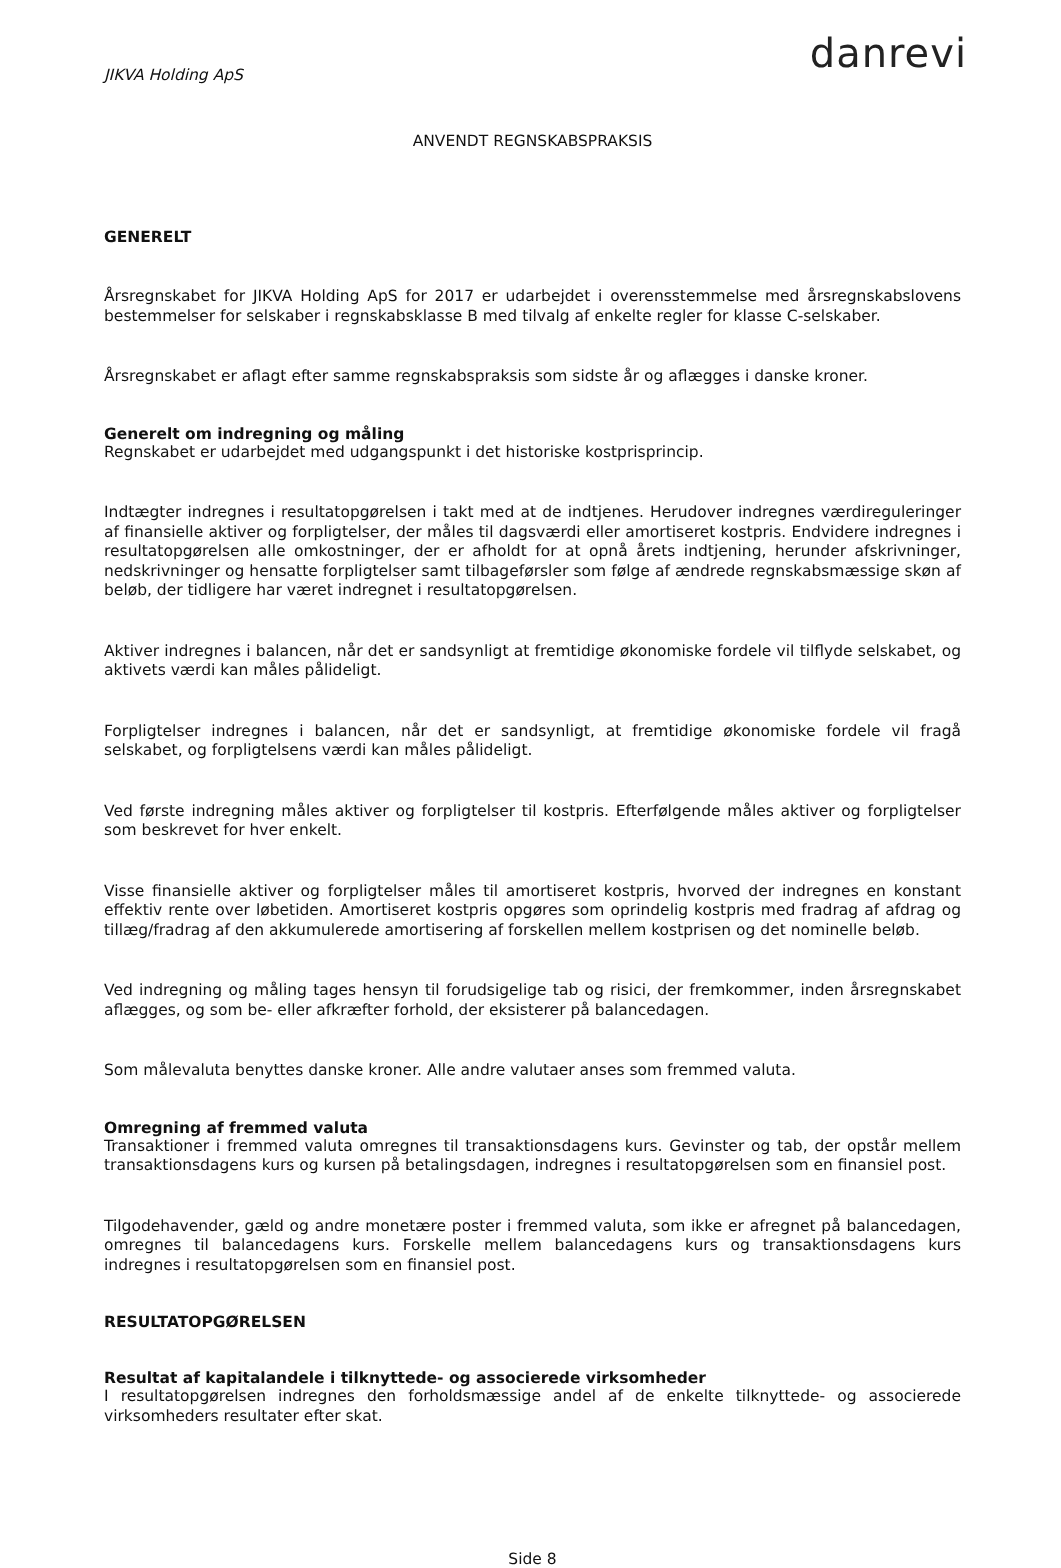JIKVA Holding ApS
danrevi
ANVENDT REGNSKABSPRAKSIS
GENERELT
Årsregnskabet for JIKVA Holding ApS for 2017 er udarbejdet i overensstemmelse med årsregnskabslovens bestemmelser for selskaber i regnskabsklasse B med tilvalg af enkelte regler for klasse C-selskaber.
Årsregnskabet er aflagt efter samme regnskabspraksis som sidste år og aflægges i danske kroner.
Generelt om indregning og måling
Regnskabet er udarbejdet med udgangspunkt i det historiske kostprisprincip.
Indtægter indregnes i resultatopgørelsen i takt med at de indtjenes. Herudover indregnes værdireguleringer af finansielle aktiver og forpligtelser, der måles til dagsværdi eller amortiseret kostpris. Endvidere indregnes i resultatopgørelsen alle omkostninger, der er afholdt for at opnå årets indtjening, herunder afskrivninger, nedskrivninger og hensatte forpligtelser samt tilbageførsler som følge af ændrede regnskabsmæssige skøn af beløb, der tidligere har været indregnet i resultatopgørelsen.
Aktiver indregnes i balancen, når det er sandsynligt at fremtidige økonomiske fordele vil tilflyde selskabet, og aktivets værdi kan måles pålideligt.
Forpligtelser indregnes i balancen, når det er sandsynligt, at fremtidige økonomiske fordele vil fragå selskabet, og forpligtelsens værdi kan måles pålideligt.
Ved første indregning måles aktiver og forpligtelser til kostpris. Efterfølgende måles aktiver og forpligtelser som beskrevet for hver enkelt.
Visse finansielle aktiver og forpligtelser måles til amortiseret kostpris, hvorved der indregnes en konstant effektiv rente over løbetiden. Amortiseret kostpris opgøres som oprindelig kostpris med fradrag af afdrag og tillæg/fradrag af den akkumulerede amortisering af forskellen mellem kostprisen og det nominelle beløb.
Ved indregning og måling tages hensyn til forudsigelige tab og risici, der fremkommer, inden årsregnskabet aflægges, og som be- eller afkræfter forhold, der eksisterer på balancedagen.
Som målevaluta benyttes danske kroner. Alle andre valutaer anses som fremmed valuta.
Omregning af fremmed valuta
Transaktioner i fremmed valuta omregnes til transaktionsdagens kurs. Gevinster og tab, der opstår mellem transaktionsdagens kurs og kursen på betalingsdagen, indregnes i resultatopgørelsen som en finansiel post.
Tilgodehavender, gæld og andre monetære poster i fremmed valuta, som ikke er afregnet på balancedagen, omregnes til balancedagens kurs. Forskelle mellem balancedagens kurs og transaktionsdagens kurs indregnes i resultatopgørelsen som en finansiel post.
RESULTATOPGØRELSEN
Resultat af kapitalandele i tilknyttede- og associerede virksomheder
I resultatopgørelsen indregnes den forholdsmæssige andel af de enkelte tilknyttede- og associerede virksomheders resultater efter skat.
Side 8